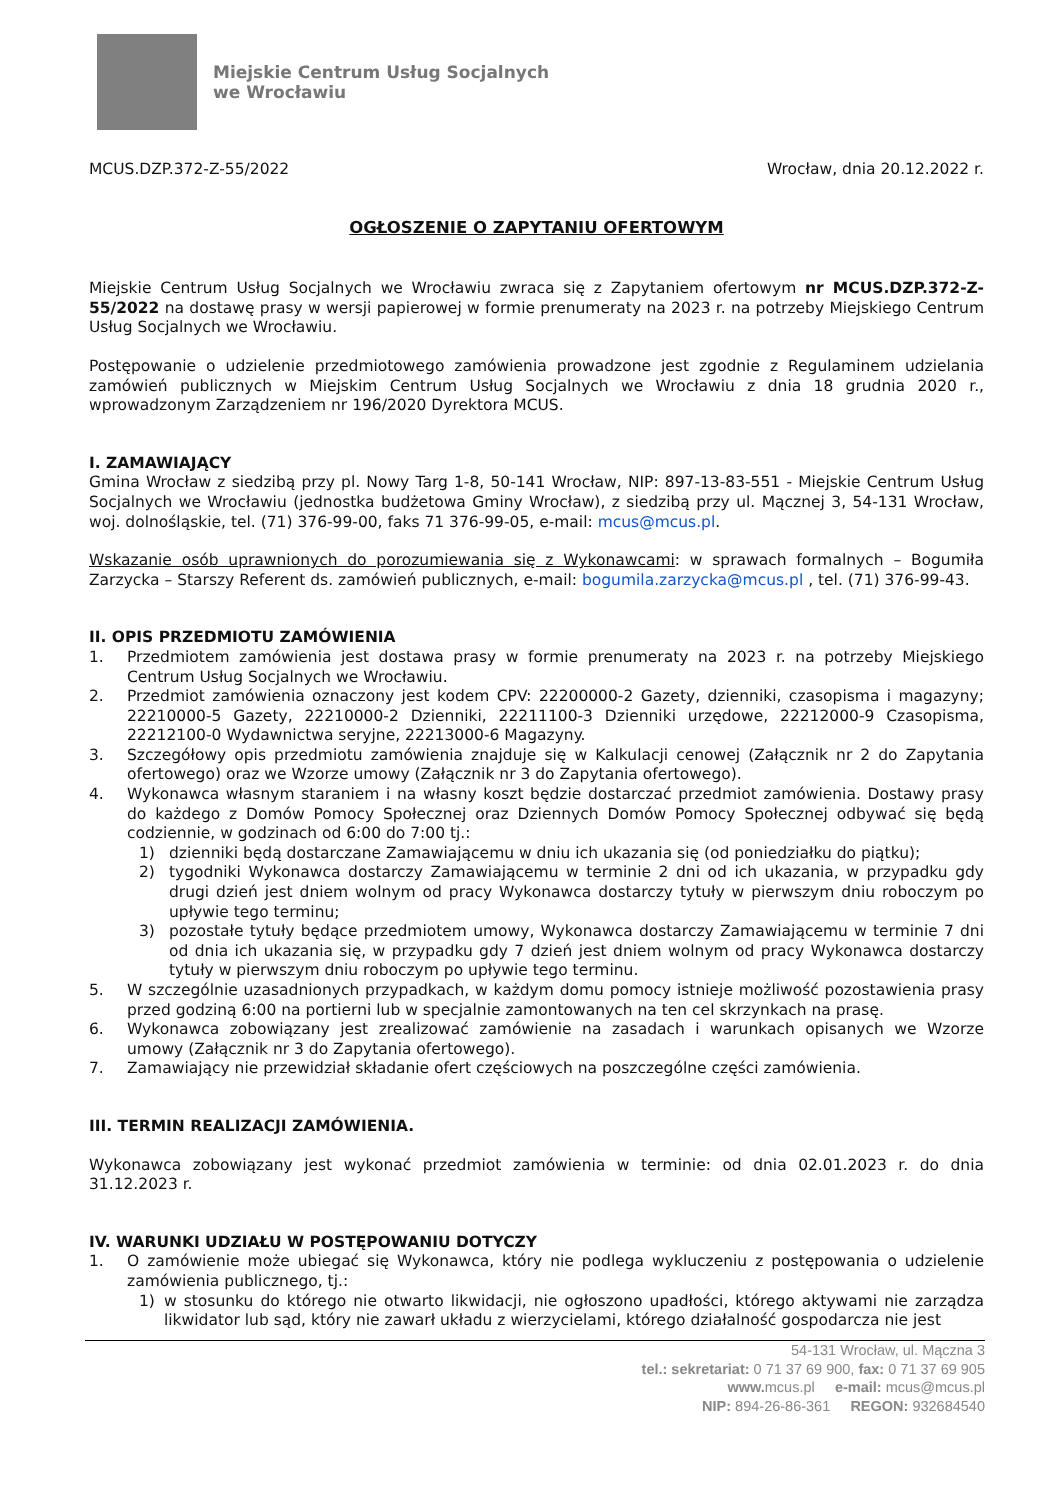Miejskie Centrum Usług Socjalnych
we Wrocławiu
MCUS.DZP.372-Z-55/2022 Wrocław, dnia 20.12.2022 r.
OGŁOSZENIE O ZAPYTANIU OFERTOWYM
Miejskie Centrum Usług Socjalnych we Wrocławiu zwraca się z Zapytaniem ofertowym nr MCUS.DZP.372-Z-55/2022 na dostawę prasy w wersji papierowej w formie prenumeraty na 2023 r. na potrzeby Miejskiego Centrum Usług Socjalnych we Wrocławiu.
Postępowanie o udzielenie przedmiotowego zamówienia prowadzone jest zgodnie z Regulaminem udzielania zamówień publicznych w Miejskim Centrum Usług Socjalnych we Wrocławiu z dnia 18 grudnia 2020 r., wprowadzonym Zarządzeniem nr 196/2020 Dyrektora MCUS.
I. ZAMAWIAJĄCY
Gmina Wrocław z siedzibą przy pl. Nowy Targ 1-8, 50-141 Wrocław, NIP: 897-13-83-551 - Miejskie Centrum Usług Socjalnych we Wrocławiu (jednostka budżetowa Gminy Wrocław), z siedzibą przy ul. Mącznej 3, 54-131 Wrocław, woj. dolnośląskie, tel. (71) 376-99-00, faks 71 376-99-05, e-mail: mcus@mcus.pl.
Wskazanie osób uprawnionych do porozumiewania się z Wykonawcami: w sprawach formalnych – Bogumiła Zarzycka – Starszy Referent ds. zamówień publicznych, e-mail: bogumila.zarzycka@mcus.pl , tel. (71) 376-99-43.
II. OPIS PRZEDMIOTU ZAMÓWIENIA
1. Przedmiotem zamówienia jest dostawa prasy w formie prenumeraty na 2023 r. na potrzeby Miejskiego Centrum Usług Socjalnych we Wrocławiu.
2. Przedmiot zamówienia oznaczony jest kodem CPV: 22200000-2 Gazety, dzienniki, czasopisma i magazyny; 22210000-5 Gazety, 22210000-2 Dzienniki, 22211100-3 Dzienniki urzędowe, 22212000-9 Czasopisma, 22212100-0 Wydawnictwa seryjne, 22213000-6 Magazyny.
3. Szczegółowy opis przedmiotu zamówienia znajduje się w Kalkulacji cenowej (Załącznik nr 2 do Zapytania ofertowego) oraz we Wzorze umowy (Załącznik nr 3 do Zapytania ofertowego).
4. Wykonawca własnym staraniem i na własny koszt będzie dostarczać przedmiot zamówienia. Dostawy prasy do każdego z Domów Pomocy Społecznej oraz Dziennych Domów Pomocy Społecznej odbywać się będą codziennie, w godzinach od 6:00 do 7:00 tj.:
1) dzienniki będą dostarczane Zamawiającemu w dniu ich ukazania się (od poniedziałku do piątku);
2) tygodniki Wykonawca dostarczy Zamawiającemu w terminie 2 dni od ich ukazania, w przypadku gdy drugi dzień jest dniem wolnym od pracy Wykonawca dostarczy tytuły w pierwszym dniu roboczym po upływie tego terminu;
3) pozostałe tytuły będące przedmiotem umowy, Wykonawca dostarczy Zamawiającemu w terminie 7 dni od dnia ich ukazania się, w przypadku gdy 7 dzień jest dniem wolnym od pracy Wykonawca dostarczy tytuły w pierwszym dniu roboczym po upływie tego terminu.
5. W szczególnie uzasadnionych przypadkach, w każdym domu pomocy istnieje możliwość pozostawienia prasy przed godziną 6:00 na portierni lub w specjalnie zamontowanych na ten cel skrzynkach na prasę.
6. Wykonawca zobowiązany jest zrealizować zamówienie na zasadach i warunkach opisanych we Wzorze umowy (Załącznik nr 3 do Zapytania ofertowego).
7. Zamawiający nie przewidział składanie ofert częściowych na poszczególne części zamówienia.
III. TERMIN REALIZACJI ZAMÓWIENIA.
Wykonawca zobowiązany jest wykonać przedmiot zamówienia w terminie: od dnia 02.01.2023 r. do dnia 31.12.2023 r.
IV. WARUNKI UDZIAŁU W POSTĘPOWANIU DOTYCZY
1. O zamówienie może ubiegać się Wykonawca, który nie podlega wykluczeniu z postępowania o udzielenie zamówienia publicznego, tj.:
1) w stosunku do którego nie otwarto likwidacji, nie ogłoszono upadłości, którego aktywami nie zarządza likwidator lub sąd, który nie zawarł układu z wierzycielami, którego działalność gospodarcza nie jest
54-131 Wrocław, ul. Mączna 3
tel.: sekretariat: 0 71 37 69 900, fax: 0 71 37 69 905
www. mcus.pl e-mail: mcus@mcus.pl
NIP: 894-26-86-361 REGON: 932684540